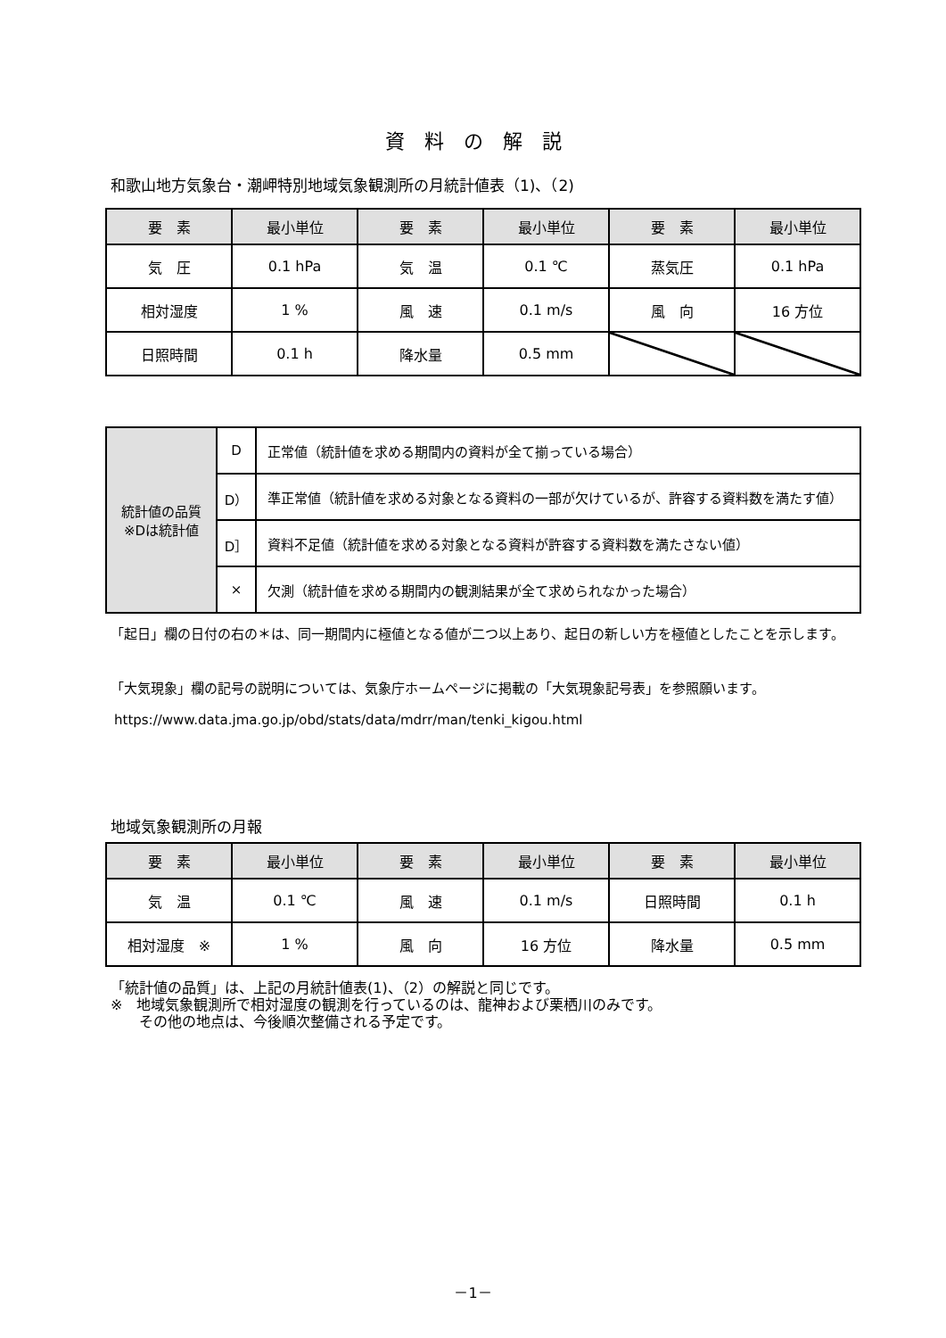資料の解説
和歌山地方気象台・潮岬特別地域気象観測所の月統計値表（1)、（2)
| 要 素 | 最小単位 | 要 素 | 最小単位 | 要 素 | 最小単位 |
| --- | --- | --- | --- | --- | --- |
| 気 圧 | 0.1 hPa | 気 温 | 0.1 ℃ | 蒸気圧 | 0.1 hPa |
| 相対湿度 | 1 % | 風 速 | 0.1 m/s | 風 向 | 16 方位 |
| 日照時間 | 0.1 h | 降水量 | 0.5 mm | | |
| 統計値の品質 ※Dは統計値 | D | 正常値（統計値を求める期間内の資料が全て揃っている場合） |
| | D） | 準正常値（統計値を求める対象となる資料の一部が欠けているが、許容する資料数を満たす値） |
| | D］ | 資料不足値（統計値を求める対象となる資料が許容する資料数を満たさない値） |
| | × | 欠測（統計値を求める期間内の観測結果が全て求められなかった場合） |
「起日」欄の日付の右の＊は、同一期間内に極値となる値が二つ以上あり、起日の新しい方を極値としたことを示します。
「大気現象」欄の記号の説明については、気象庁ホームページに掲載の「大気現象記号表」を参照願います。
https://www.data.jma.go.jp/obd/stats/data/mdrr/man/tenki_kigou.html
地域気象観測所の月報
| 要 素 | 最小単位 | 要 素 | 最小単位 | 要 素 | 最小単位 |
| --- | --- | --- | --- | --- | --- |
| 気 温 | 0.1 ℃ | 風 速 | 0.1 m/s | 日照時間 | 0.1 h |
| 相対湿度 ※ | 1 % | 風 向 | 16 方位 | 降水量 | 0.5 mm |
「統計値の品質」は、上記の月統計値表(1)、（2）の解説と同じです。
※　地域気象観測所で相対湿度の観測を行っているのは、龍神および栗栖川のみです。
　　その他の地点は、今後順次整備される予定です。
－1－